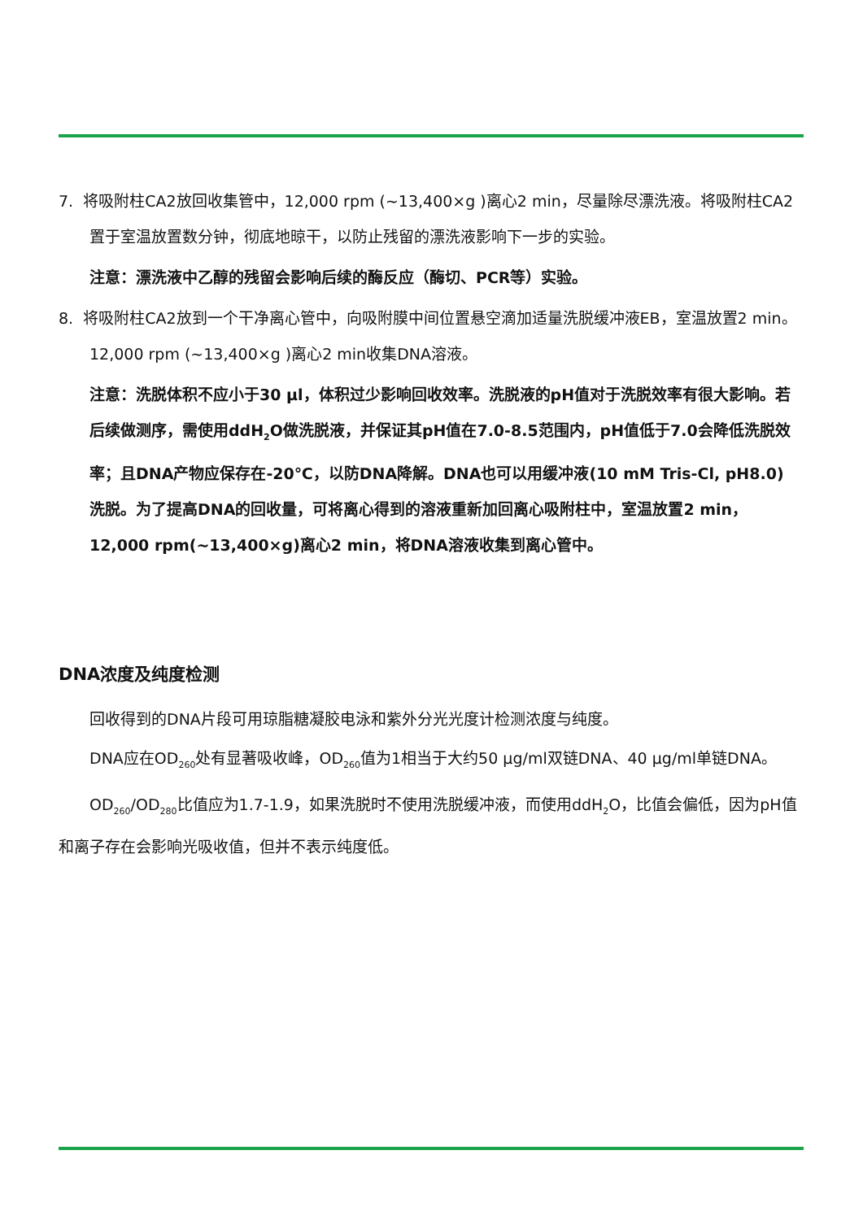7. 将吸附柱CA2放回收集管中，12,000 rpm (~13,400×g )离心2 min，尽量除尽漂洗液。将吸附柱CA2置于室温放置数分钟，彻底地晾干，以防止残留的漂洗液影响下一步的实验。
注意：漂洗液中乙醇的残留会影响后续的酶反应（酶切、PCR等）实验。
8. 将吸附柱CA2放到一个干净离心管中，向吸附膜中间位置悬空滴加适量洗脱缓冲液EB，室温放置2 min。12,000 rpm (~13,400×g )离心2 min收集DNA溶液。
注意：洗脱体积不应小于30 μl，体积过少影响回收效率。洗脱液的pH值对于洗脱效率有很大影响。若后续做测序，需使用ddH<sub>2</sub>O做洗脱液，并保证其pH值在7.0-8.5范围内，pH值低于7.0会降低洗脱效率；且DNA产物应保存在-20℃，以防DNA降解。DNA也可以用缓冲液(10 mM Tris-Cl, pH8.0) 洗脱。为了提高DNA的回收量，可将离心得到的溶液重新加回离心吸附柱中，室温放置2 min，12,000 rpm(~13,400×g)离心2 min，将DNA溶液收集到离心管中。
DNA浓度及纯度检测
回收得到的DNA片段可用琼脂糖凝胶电泳和紫外分光光度计检测浓度与纯度。
DNA应在OD<sub>260</sub>处有显著吸收峰，OD<sub>260</sub>值为1相当于大约50 μg/ml双链DNA、40 μg/ml单链DNA。
OD<sub>260</sub>/OD<sub>280</sub>比值应为1.7-1.9，如果洗脱时不使用洗脱缓冲液，而使用ddH<sub>2</sub>O，比值会偏低，因为pH值和离子存在会影响光吸收值，但并不表示纯度低。